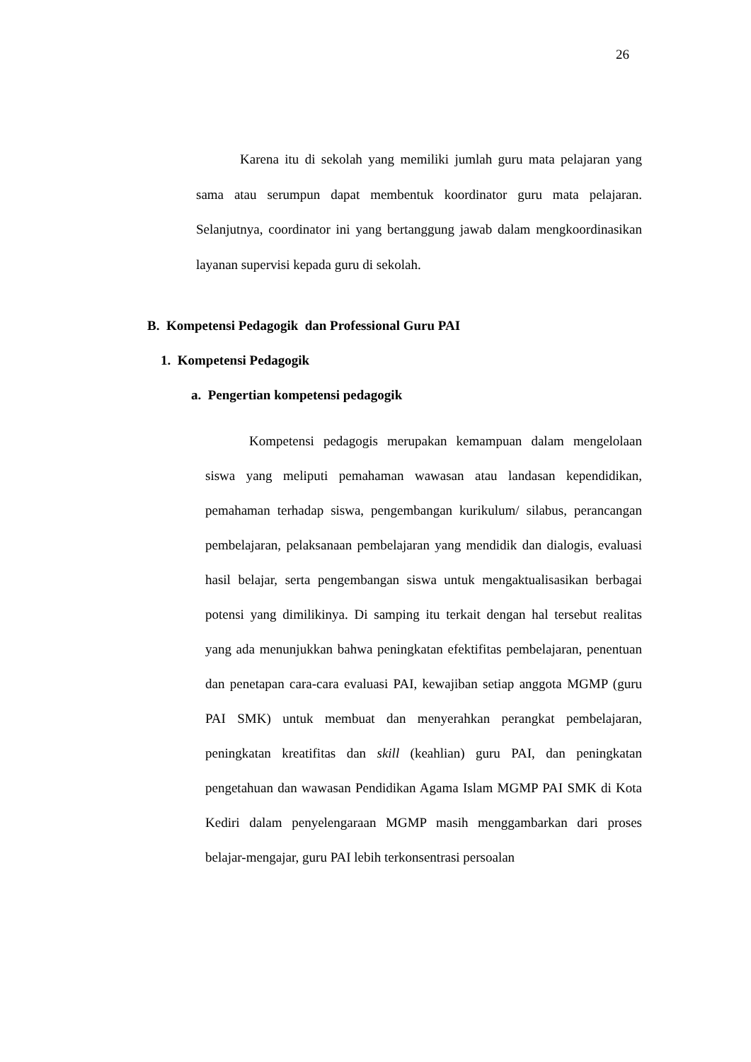26
Karena itu di sekolah yang memiliki jumlah guru mata pelajaran yang sama atau serumpun dapat membentuk koordinator guru mata pelajaran. Selanjutnya, coordinator ini yang bertanggung jawab dalam mengkoordinasikan layanan supervisi kepada guru di sekolah.
B. Kompetensi Pedagogik dan Professional Guru PAI
1. Kompetensi Pedagogik
a. Pengertian kompetensi pedagogik
Kompetensi pedagogis merupakan kemampuan dalam mengelolaan siswa yang meliputi pemahaman wawasan atau landasan kependidikan, pemahaman terhadap siswa, pengembangan kurikulum/ silabus, perancangan pembelajaran, pelaksanaan pembelajaran yang mendidik dan dialogis, evaluasi hasil belajar, serta pengembangan siswa untuk mengaktualisasikan berbagai potensi yang dimilikinya. Di samping itu terkait dengan hal tersebut realitas yang ada menunjukkan bahwa peningkatan efektifitas pembelajaran, penentuan dan penetapan cara-cara evaluasi PAI, kewajiban setiap anggota MGMP (guru PAI SMK) untuk membuat dan menyerahkan perangkat pembelajaran, peningkatan kreatifitas dan skill (keahlian) guru PAI, dan peningkatan pengetahuan dan wawasan Pendidikan Agama Islam MGMP PAI SMK di Kota Kediri dalam penyelengaraan MGMP masih menggambarkan dari proses belajar-mengajar, guru PAI lebih terkonsentrasi persoalan